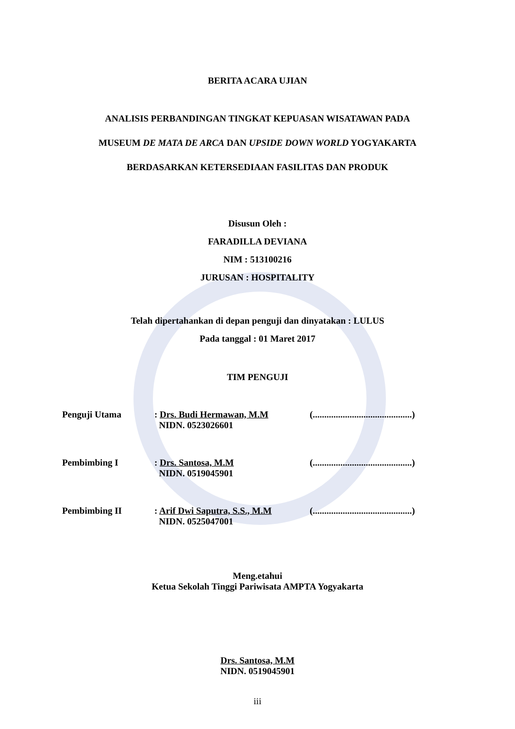BERITA ACARA UJIAN
ANALISIS PERBANDINGAN TINGKAT KEPUASAN WISATAWAN PADA
MUSEUM DE MATA DE ARCA DAN UPSIDE DOWN WORLD YOGYAKARTA
BERDASARKAN KETERSEDIAAN FASILITAS DAN PRODUK
Disusun Oleh :
FARADILLA DEVIANA
NIM : 513100216
JURUSAN : HOSPITALITY
Telah dipertahankan di depan penguji dan dinyatakan : LULUS
Pada tanggal : 01 Maret 2017
TIM PENGUJI
Penguji Utama : Drs. Budi Hermawan, M.M
NIDN. 0523026601
(...........................................)
Pembimbing I : Drs. Santosa, M.M
NIDN. 0519045901
(...........................................)
Pembimbing II : Arif Dwi Saputra, S.S., M.M
NIDN. 0525047001
(...........................................)
Meng.etahui
Ketua Sekolah Tinggi Pariwisata AMPTA Yogyakarta
Drs. Santosa, M.M
NIDN. 0519045901
iii